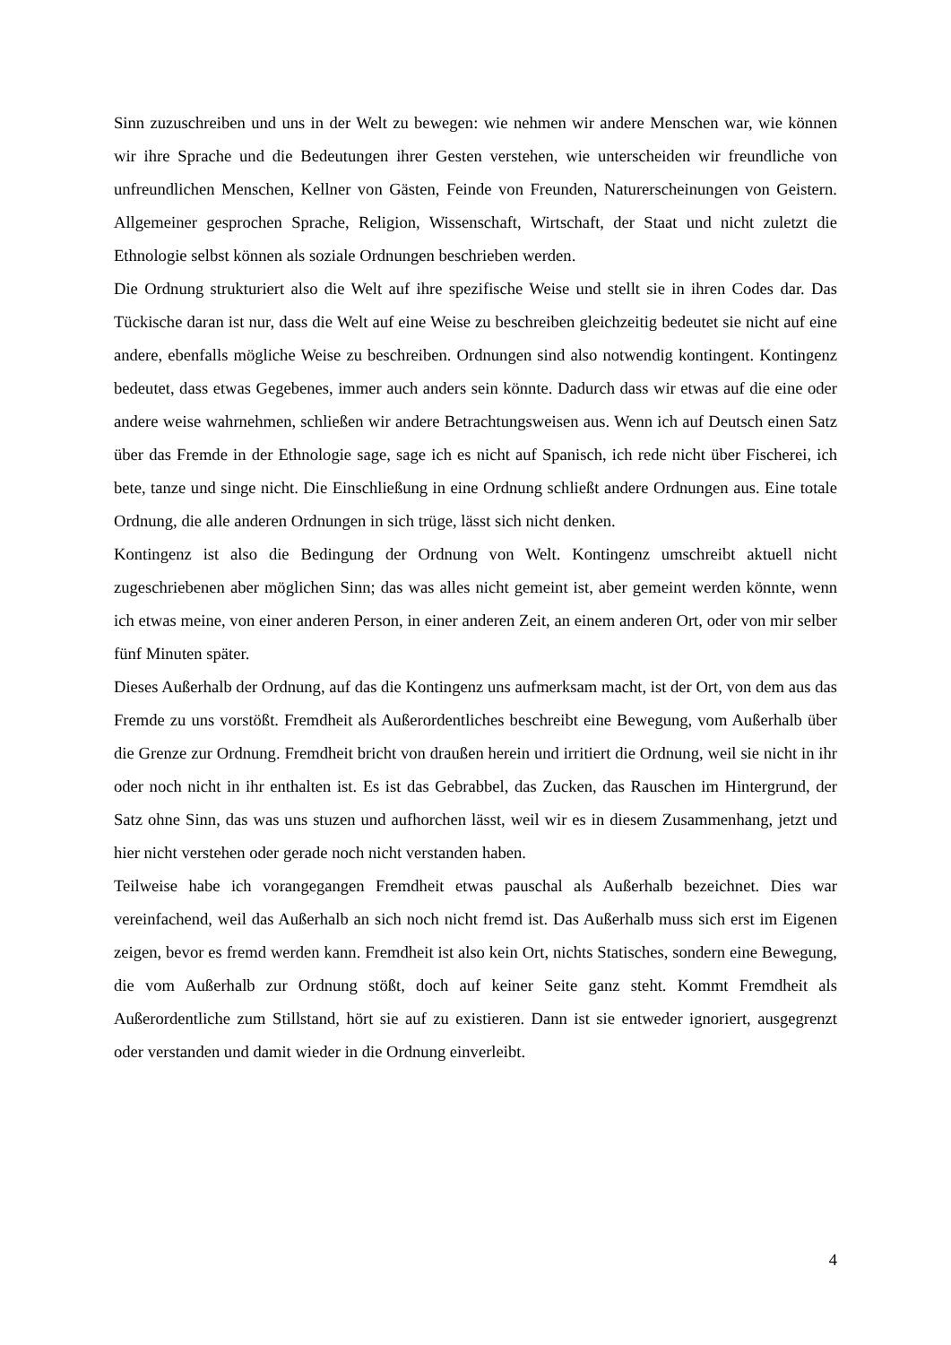Sinn zuzuschreiben und uns in der Welt zu bewegen: wie nehmen wir andere Menschen war, wie können wir ihre Sprache und die Bedeutungen ihrer Gesten verstehen, wie unterscheiden wir freundliche von unfreundlichen Menschen, Kellner von Gästen, Feinde von Freunden, Naturerscheinungen von Geistern. Allgemeiner gesprochen Sprache, Religion, Wissenschaft, Wirtschaft, der Staat und nicht zuletzt die Ethnologie selbst können als soziale Ordnungen beschrieben werden.
Die Ordnung strukturiert also die Welt auf ihre spezifische Weise und stellt sie in ihren Codes dar. Das Tückische daran ist nur, dass die Welt auf eine Weise zu beschreiben gleichzeitig bedeutet sie nicht auf eine andere, ebenfalls mögliche Weise zu beschreiben. Ordnungen sind also notwendig kontingent. Kontingenz bedeutet, dass etwas Gegebenes, immer auch anders sein könnte. Dadurch dass wir etwas auf die eine oder andere weise wahrnehmen, schließen wir andere Betrachtungsweisen aus. Wenn ich auf Deutsch einen Satz über das Fremde in der Ethnologie sage, sage ich es nicht auf Spanisch, ich rede nicht über Fischerei, ich bete, tanze und singe nicht. Die Einschließung in eine Ordnung schließt andere Ordnungen aus. Eine totale Ordnung, die alle anderen Ordnungen in sich trüge, lässt sich nicht denken.
Kontingenz ist also die Bedingung der Ordnung von Welt. Kontingenz umschreibt aktuell nicht zugeschriebenen aber möglichen Sinn; das was alles nicht gemeint ist, aber gemeint werden könnte, wenn ich etwas meine, von einer anderen Person, in einer anderen Zeit, an einem anderen Ort, oder von mir selber fünf Minuten später.
Dieses Außerhalb der Ordnung, auf das die Kontingenz uns aufmerksam macht, ist der Ort, von dem aus das Fremde zu uns vorstößt. Fremdheit als Außerordentliches beschreibt eine Bewegung, vom Außerhalb über die Grenze zur Ordnung. Fremdheit bricht von draußen herein und irritiert die Ordnung, weil sie nicht in ihr oder noch nicht in ihr enthalten ist. Es ist das Gebrabbel, das Zucken, das Rauschen im Hintergrund, der Satz ohne Sinn, das was uns stuzen und aufhorchen lässt, weil wir es in diesem Zusammenhang, jetzt und hier nicht verstehen oder gerade noch nicht verstanden haben.
Teilweise habe ich vorangegangen Fremdheit etwas pauschal als Außerhalb bezeichnet. Dies war vereinfachend, weil das Außerhalb an sich noch nicht fremd ist. Das Außerhalb muss sich erst im Eigenen zeigen, bevor es fremd werden kann. Fremdheit ist also kein Ort, nichts Statisches, sondern eine Bewegung, die vom Außerhalb zur Ordnung stößt, doch auf keiner Seite ganz steht. Kommt Fremdheit als Außerordentliche zum Stillstand, hört sie auf zu existieren. Dann ist sie entweder ignoriert, ausgegrenzt oder verstanden und damit wieder in die Ordnung einverleibt.
4